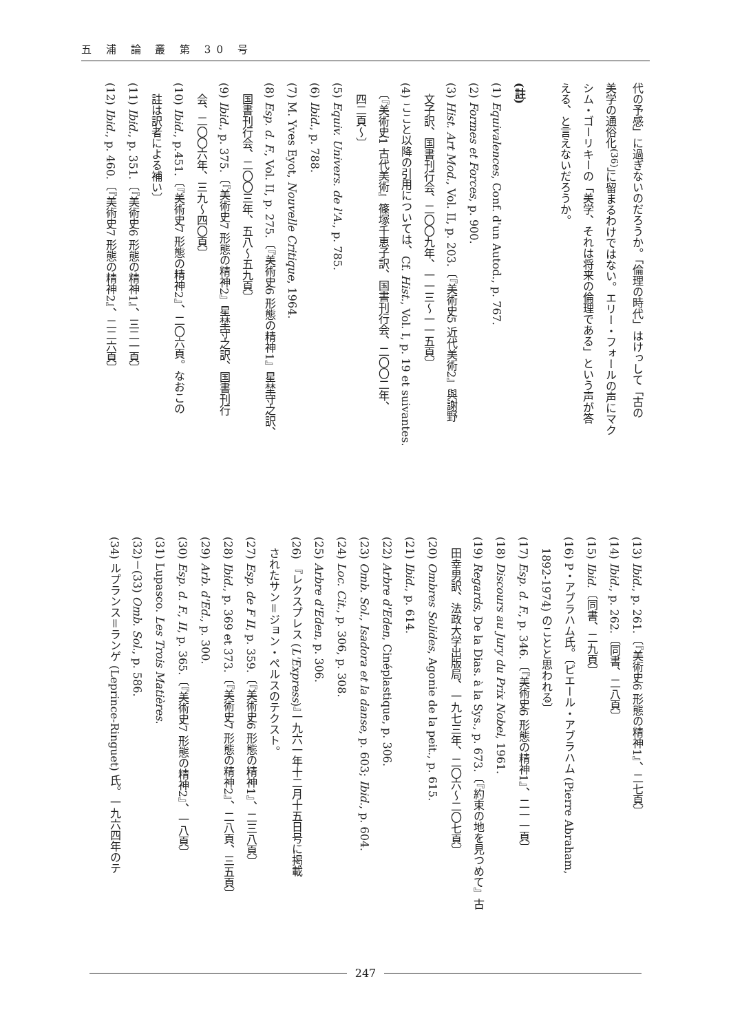五 浦 論 叢 第 30 号
代の予感」に過ぎないのだろうか。「倫理の時代」はけっして「古の
美学の通俗化<sup>(36)</sup>」に留まるわけではない。エリー・フォールの声にマク
シム・ゴーリキーの「美学、それは将来の倫理である」という声が答
える、と言えないだろうか。
　
(註)
(1) Equivalences, Conf. d'un Autod., p. 767.
(2) Formes et Forces, p. 900.
(3) Hist. Art Mod., Vol. II, p. 203.〔『美術史5 近代美術2』與謝野
　文子訳、国書刊行会、二〇〇九年、一一三～一一五頁〕
(4) ここと以降の引用については、Cf. Hist., Vol. I, p. 19 et suivantes.
　〔『美術史1 古代美術』篠塚千恵子訳、国書刊行会、二〇〇二年、
　四二頁～〕
(5) Equiv. Univers. de l'A., p. 785.
(6) Ibid., p. 788.
(7) M. Yves Eyot, Nouvelle Critique, 1964.
(8) Esp. d. F., Vol. II, p. 275.〔『美術史6 形態の精神1』星埜守之訳、
　国書刊行会、二〇〇三年、五八～五九頁〕
(9) Ibid., p. 375.〔『美術史7 形態の精神2』星埜守之訳、国書刊行
　会、二〇〇六年、三九～四〇頁〕
(10) Ibid., p.451.〔『美術史7 形態の精神2』、二〇六頁。なおこの
　註は訳者による補い〕
(11) Ibid., p. 351.〔『美術史6 形態の精神1』、三二一頁〕
(12) Ibid., p. 460.〔『美術史7 形態の精神2』、二二六頁〕
(13) Ibid., p. 261.〔『美術史6 形態の精神1』、二七頁〕
(14) Ibid., p. 262.〔同書、二八頁〕
(15) Ibid.〔同書、二九頁〕
(16) P・アブラハム氏。〔ピエール・アブラハム (Pierre Abraham,
　1892-1974) のことと思われる〕
(17) Esp. d. F., p. 346.〔『美術史6 形態の精神1』、二一一頁〕
(18) Discours au Jury du Prix Nobel, 1961.
(19) Regards, De la Dias. à la Sys., p. 673.〔『約束の地を見つめて』古
　田幸男訳、法政大学出版局、一九七三年、二〇六～二〇七頁〕
(20) Ombres Solides, Agonie de la peit., p. 615.
(21) Ibid., p. 614.
(22) Arbre d'Eden, Cinéplastique, p. 306.
(23) Omb. Sol., Isadora et la danse, p. 603; Ibid., p. 604.
(24) Loc. Cit., p. 306, p. 308.
(25) Arbre d'Eden, p. 306.
(26) 『レクスプレス (L'Express)』一九六一年十二月十五日号に掲載
　されたサン＝ジョン・ペルスのテクスト。
(27) Esp. de F II, p. 359.〔『美術史6 形態の精神1』、二三八頁〕
(28) Ibid., p. 369 et 373.〔『美術史7 形態の精神2』、二八頁、三五頁〕
(29) Arb. d'Ed., p. 300.
(30) Esp. d. F., II, p. 365.〔『美術史7 形態の精神2』、一八頁〕
(31) Lupasco. Les Trois Matières.
(32)－(33) Omb. Sol., p. 586.
(34) ルプランス＝ランゲ (Leprince-Ringuet) 氏。一九六四年のテ
247